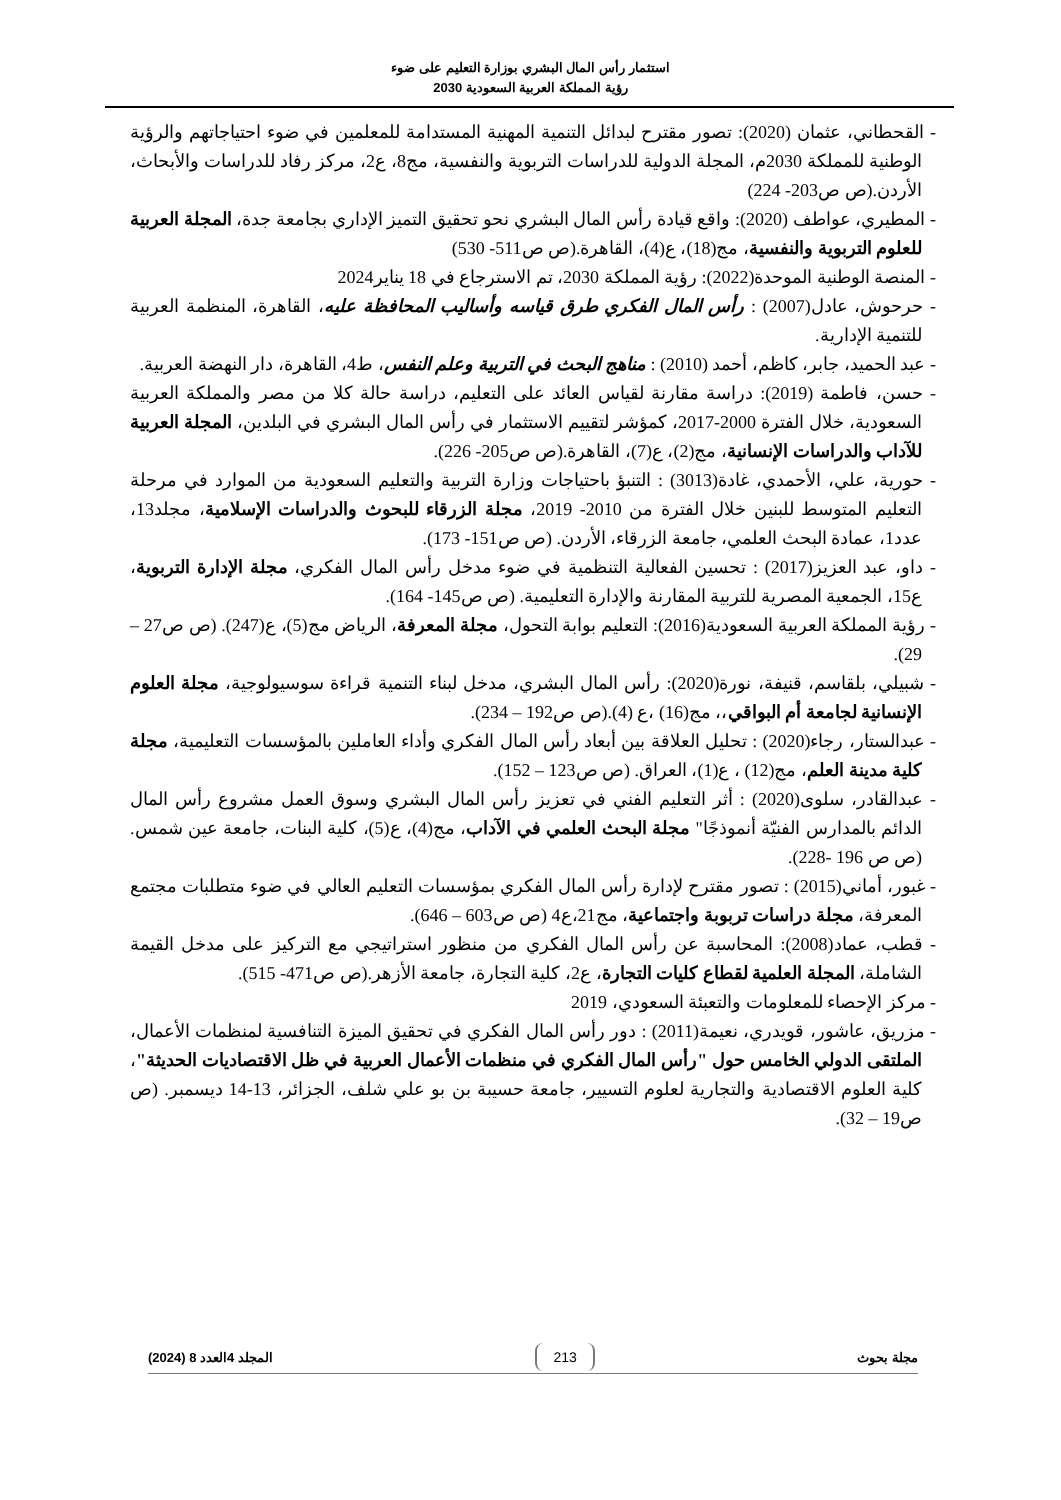استثمار رأس المال البشري بوزارة التعليم على ضوء
رؤية المملكة العربية السعودية 2030
- القحطاني، عثمان (2020): تصور مقترح لبدائل التنمية المهنية المستدامة للمعلمين في ضوء احتياجاتهم والرؤية الوطنية للمملكة 2030م، المجلة الدولية للدراسات التربوية والنفسية، مج8، ع2، مركز رفاد للدراسات والأبحاث، الأردن.(ص ص203- 224)
- المطيري، عواطف (2020): واقع قيادة رأس المال البشري نحو تحقيق التميز الإداري بجامعة جدة، المجلة العربية للعلوم التربوية والنفسية، مج(18)، ع(4)، القاهرة.(ص ص511- 530)
- المنصة الوطنية الموحدة(2022): رؤية المملكة 2030، تم الاسترجاع في 18 يناير2024
- حرحوش، عادل(2007) : رأس المال الفكري طرق قياسه وأساليب المحافظة عليه، القاهرة، المنظمة العربية للتنمية الإدارية.
- عبد الحميد، جابر، كاظم، أحمد (2010) : مناهج البحث في التربية وعلم النفس، ط4، القاهرة، دار النهضة العربية.
- حسن، فاطمة (2019): دراسة مقارنة لقياس العائد على التعليم، دراسة حالة كلا من مصر والمملكة العربية السعودية، خلال الفترة 2000-2017، كمؤشر لتقييم الاستثمار في رأس المال البشري في البلدين، المجلة العربية للآداب والدراسات الإنسانية، مج(2)، ع(7)، القاهرة.(ص ص205- 226).
- حورية، علي، الأحمدي، غادة(3013) : التنبؤ باحتياجات وزارة التربية والتعليم السعودية من الموارد في مرحلة التعليم المتوسط للبنين خلال الفترة من 2010- 2019، مجلة الزرقاء للبحوث والدراسات الإسلامية، مجلد13، عدد1، عمادة البحث العلمي، جامعة الزرقاء، الأردن. (ص ص151- 173).
- داو، عبد العزيز(2017) : تحسين الفعالية التنظمية في ضوء مدخل رأس المال الفكري، مجلة الإدارة التربوية، ع15، الجمعية المصرية للتربية المقارنة والإدارة التعليمية. (ص ص145- 164).
- رؤية المملكة العربية السعودية(2016): التعليم بوابة التحول، مجلة المعرفة، الرياض مج(5)، ع(247). (ص ص27 – 29).
- شبيلي، بلقاسم، قنيفة، نورة(2020): رأس المال البشري، مدخل لبناء التنمية قراءة سوسيولوجية، مجلة العلوم الإنسانية لجامعة أم البواقي،، مج(16) ،ع (4).(ص ص192 – 234).
- عبدالستار، رجاء(2020) : تحليل العلاقة بين أبعاد رأس المال الفكري وأداء العاملين بالمؤسسات التعليمية، مجلة كلية مدينة العلم، مج(12) ، ع(1)، العراق. (ص ص123 – 152).
- عبدالقادر، سلوى(2020) : أثر التعليم الفني في تعزيز رأس المال البشري وسوق العمل مشروع رأس المال الدائم بالمدارس الفنيّة أنموذجًا" مجلة البحث العلمي في الآداب، مج(4)، ع(5)، كلية البنات، جامعة عين شمس.(ص ص 196 -228).
- غبور، أماني(2015) : تصور مقترح لإدارة رأس المال الفكري بمؤسسات التعليم العالي في ضوء متطلبات مجتمع المعرفة، مجلة دراسات تربوبة واجتماعية، مج21،ع4 (ص ص603 – 646).
- قطب، عماد(2008): المحاسبة عن رأس المال الفكري من منظور استراتيجي مع التركيز على مدخل القيمة الشاملة، المجلة العلمية لقطاع كليات التجارة، ع2، كلية التجارة، جامعة الأزهر.(ص ص471- 515).
- مركز الإحصاء للمعلومات والتعبئة السعودي، 2019
- مزريق، عاشور، قويدري، نعيمة(2011) : دور رأس المال الفكري في تحقيق الميزة التنافسية لمنظمات الأعمال، الملتقى الدولي الخامس حول "رأس المال الفكري في منظمات الأعمال العربية في ظل الاقتصاديات الحديثة"، كلية العلوم الاقتصادية والتجارية لعلوم التسيير، جامعة حسيبة بن بو علي شلف، الجزائر، 13-14 ديسمبر. (ص ص19 – 32).
مجلة بحوث 213 المجلد 4العدد 8 (2024)